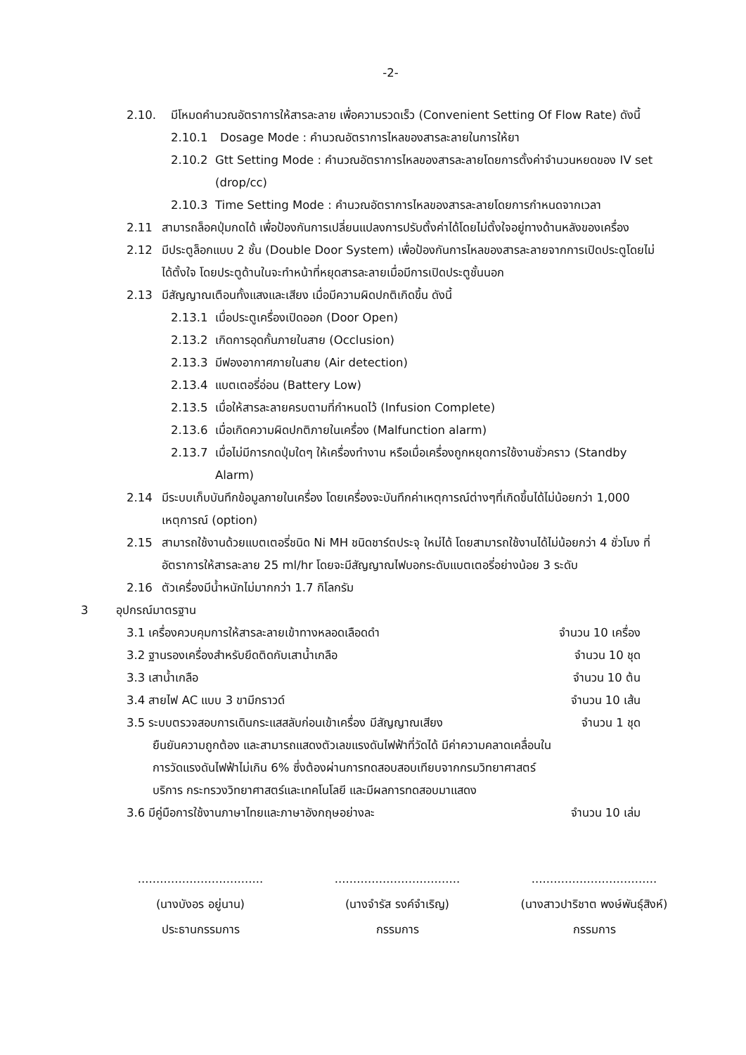-2-
2.10. มีโหมดคำนวณอัตราการให้สารละลาย เพื่อความรวดเร็ว (Convenient Setting Of Flow Rate) ดังนี้
2.10.1 Dosage Mode : คำนวณอัตราการไหลของสารละลายในการให้ยา
2.10.2 Gtt Setting Mode : คำนวณอัตราการไหลของสารละลายโดยการตั้งค่าจำนวนหยดของ IV set (drop/cc)
2.10.3 Time Setting Mode : คำนวณอัตราการไหลของสารละลายโดยการกำหนดจากเวลา
2.11 สามารถล็อคปุ่มกดได้ เพื่อป้องกันการเปลี่ยนแปลงการปรับตั้งค่าได้โดยไม่ตั้งใจอยู่ทางด้านหลังของเครื่อง
2.12 มีประตูล็อกแบบ 2 ชั้น (Double Door System) เพื่อป้องกันการไหลของสารละลายจากการเปิดประตูโดยไม่ได้ตั้งใจ โดยประตูด้านในจะทำหน้าที่หยุดสารละลายเมื่อมีการเปิดประตูชั้นนอก
2.13 มีสัญญาณเตือนทั้งแสงและเสียง เมื่อมีความผิดปกติเกิดขึ้น ดังนี้
2.13.1 เมื่อประตูเครื่องเปิดออก (Door Open)
2.13.2 เกิดการอุดกั้นภายในสาย (Occlusion)
2.13.3 มีฟองอากาศภายในสาย (Air detection)
2.13.4 แบตเตอรี่อ่อน (Battery Low)
2.13.5 เมื่อให้สารละลายครบตามที่กำหนดไว้ (Infusion Complete)
2.13.6 เมื่อเกิดความผิดปกติภายในเครื่อง (Malfunction alarm)
2.13.7 เมื่อไม่มีการกดปุ่มใดๆ ให้เครื่องทำงาน หรือเมื่อเครื่องถูกหยุดการใช้งานชั่วคราว (Standby Alarm)
2.14 มีระบบเก็บบันทึกข้อมูลภายในเครื่อง โดยเครื่องจะบันทึกค่าเหตุการณ์ต่างๆที่เกิดขึ้นได้ไม่น้อยกว่า 1,000 เหตุการณ์ (option)
2.15 สามารถใช้งานด้วยแบตเตอรี่ชนิด Ni MH ชนิดชาร์ตประจุ ใหม่ได้ โดยสามารถใช้งานได้ไม่น้อยกว่า 4 ชั่วโมง ที่อัตราการให้สารละลาย 25 ml/hr โดยจะมีสัญญาณไฟบอกระดับแบตเตอรี่อย่างน้อย 3 ระดับ
2.16 ตัวเครื่องมีน้ำหนักไม่มากกว่า 1.7 กิโลกรัม
3 อุปกรณ์มาตรฐาน
3.1 เครื่องควบคุมการให้สารละลายเข้าทางหลอดเลือดดำ จำนวน 10 เครื่อง
3.2 ฐานรองเครื่องสำหรับยึดติดกับเสาน้ำเกลือ จำนวน 10 ชุด
3.3 เสาน้ำเกลือ จำนวน 10 ต้น
3.4 สายไฟ AC แบบ 3 ขามีกราวด์ จำนวน 10 เส้น
3.5 ระบบตรวจสอบการเดินกระแสสลับก่อนเข้าเครื่อง มีสัญญาณเสียง จำนวน 1 ชุด
ยืนยันความถูกต้อง และสามารถแสดงตัวเลขแรงดันไฟฟ้าที่วัดได้ มีค่าความคลาดเคลื่อนในการวัดแรงดันไฟฟ้าไม่เกิน 6% ซึ่งต้องผ่านการทดสอบสอบเทียบจากกรมวิทยาศาสตร์บริการ กระทรวงวิทยาศาสตร์และเทคโนโลยี และมีผลการทดสอบมาแสดง
3.6 มีคู่มือการใช้งานภาษาไทยและภาษาอังกฤษอย่างละ จำนวน 10 เล่ม
..................................
(นางบังอร อยู่นาน)
ประธานกรรมการ
..................................
(นางจำรัส รงค์จำเริญ)
กรรมการ
..................................
(นางสาวปาริชาต พงษ์พันธุ์สิงห์)
กรรมการ